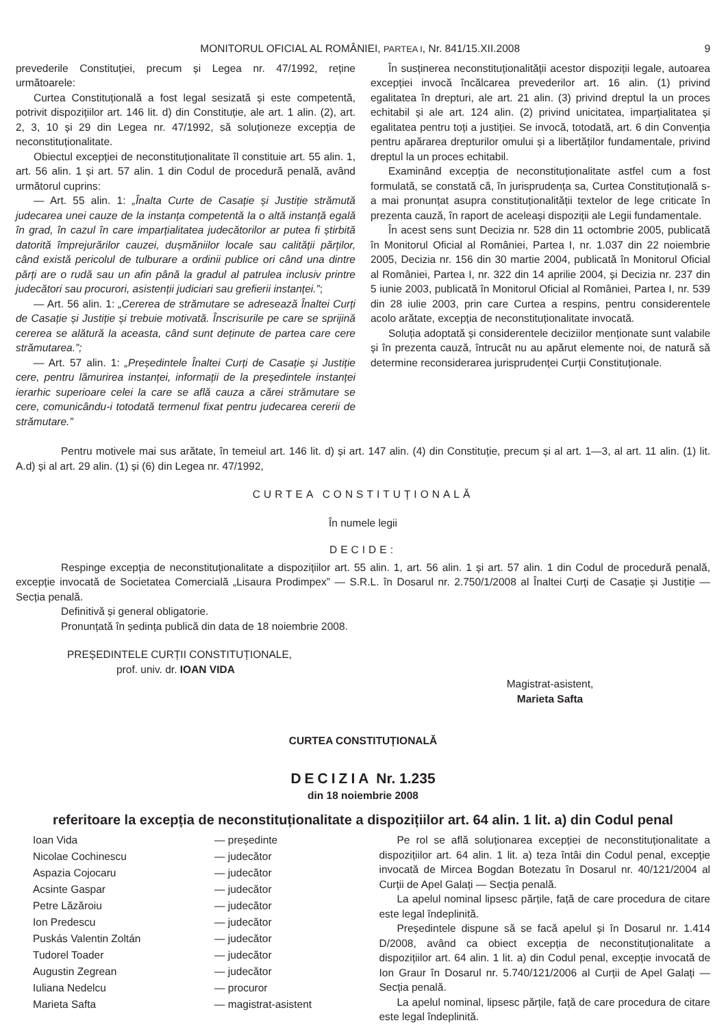MONITORUL OFICIAL AL ROMÂNIEI, PARTEA I, Nr. 841/15.XII.2008 9
prevederile Constituției, precum și Legea nr. 47/1992, reține următoarele:
Curtea Constituțională a fost legal sesizată și este competentă, potrivit dispozițiilor art. 146 lit. d) din Constituție, ale art. 1 alin. (2), art. 2, 3, 10 și 29 din Legea nr. 47/1992, să soluționeze excepția de neconstituționalitate.
Obiectul excepției de neconstituționalitate îl constituie art. 55 alin. 1, art. 56 alin. 1 și art. 57 alin. 1 din Codul de procedură penală, având următorul cuprins:
— Art. 55 alin. 1: „Înalta Curte de Casație și Justiție strămută judecarea unei cauze de la instanța competentă la o altă instanță egală în grad, în cazul în care imparțialitatea judecătorilor ar putea fi știrbită datorită împrejurărilor cauzei, dușmăniilor locale sau calității părților, când există pericolul de tulburare a ordinii publice ori când una dintre părți are o rudă sau un afin până la gradul al patrulea inclusiv printre judecători sau procurori, asistenții judiciari sau grefierii instanței.”;
— Art. 56 alin. 1: „Cererea de strămutare se adresează Înaltei Curți de Casație și Justiție și trebuie motivată. Înscrisurile pe care se sprijină cererea se alătură la aceasta, când sunt deținute de partea care cere strămutarea.”;
— Art. 57 alin. 1: „Președintele Înaltei Curți de Casație și Justiție cere, pentru lămurirea instanței, informații de la președintele instanței ierarhic superioare celei la care se află cauza a cărei strămutare se cere, comunicându-i totodată termenul fixat pentru judecarea cererii de strămutare.”
În susținerea neconstituționalității acestor dispoziții legale, autoarea excepției invocă încălcarea prevederilor art. 16 alin. (1) privind egalitatea în drepturi, ale art. 21 alin. (3) privind dreptul la un proces echitabil și ale art. 124 alin. (2) privind unicitatea, imparțialitatea și egalitatea pentru toți a justiției. Se invocă, totodată, art. 6 din Convenția pentru apărarea drepturilor omului și a libertăților fundamentale, privind dreptul la un proces echitabil.
Examinând excepția de neconstituționalitate astfel cum a fost formulată, se constată că, în jurisprudența sa, Curtea Constituțională s-a mai pronunțat asupra constituționalității textelor de lege criticate în prezenta cauză, în raport de aceleași dispoziții ale Legii fundamentale.
În acest sens sunt Decizia nr. 528 din 11 octombrie 2005, publicată în Monitorul Oficial al României, Partea I, nr. 1.037 din 22 noiembrie 2005, Decizia nr. 156 din 30 martie 2004, publicată în Monitorul Oficial al României, Partea I, nr. 322 din 14 aprilie 2004, și Decizia nr. 237 din 5 iunie 2003, publicată în Monitorul Oficial al României, Partea I, nr. 539 din 28 iulie 2003, prin care Curtea a respins, pentru considerentele acolo arătate, excepția de neconstituționalitate invocată.
Soluția adoptată și considerentele deciziilor menționate sunt valabile și în prezenta cauză, întrucât nu au apărut elemente noi, de natură să determine reconsiderarea jurisprudenței Curții Constituționale.
Pentru motivele mai sus arătate, în temeiul art. 146 lit. d) și art. 147 alin. (4) din Constituție, precum și al art. 1—3, al art. 11 alin. (1) lit. A.d) și al art. 29 alin. (1) și (6) din Legea nr. 47/1992,
CURTEA CONSTITUȚIONALĂ
În numele legii
DECIDE:
Respinge excepția de neconstituționalitate a dispozițiilor art. 55 alin. 1, art. 56 alin. 1 și art. 57 alin. 1 din Codul de procedură penală, excepție invocată de Societatea Comercială „Lisaura Prodimpex” — S.R.L. în Dosarul nr. 2.750/1/2008 al Înaltei Curți de Casație și Justiție — Secția penală.
Definitivă și general obligatorie.
Pronunțată în ședința publică din data de 18 noiembrie 2008.
PREȘEDINTELE CURȚII CONSTITUȚIONALE,
prof. univ. dr. IOAN VIDA
Magistrat-asistent,
Marieta Safta
CURTEA CONSTITUȚIONALĂ
DECIZIA Nr. 1.235
din 18 noiembrie 2008
referitoare la excepția de neconstituționalitate a dispozițiilor art. 64 alin. 1 lit. a) din Codul penal
| Ioan Vida | — președinte |
| Nicolae Cochinescu | — judecător |
| Aspazia Cojocaru | — judecător |
| Acsinte Gaspar | — judecător |
| Petre Lăzăroiu | — judecător |
| Ion Predescu | — judecător |
| Puskás Valentin Zoltán | — judecător |
| Tudorel Toader | — judecător |
| Augustin Zegrean | — judecător |
| Iuliana Nedelcu | — procuror |
| Marieta Safta | — magistrat-asistent |
Pe rol se află soluționarea excepției de neconstituționalitate a dispozițiilor art. 64 alin. 1 lit. a) teza întâi din Codul penal, excepție invocată de Mircea Bogdan Botezatu în Dosarul nr. 40/121/2004 al Curții de Apel Galați — Secția penală.
La apelul nominal lipsesc părțile, față de care procedura de citare este legal îndeplinită.
Președintele dispune să se facă apelul și în Dosarul nr. 1.414 D/2008, având ca obiect excepția de neconstituționalitate a dispozițiilor art. 64 alin. 1 lit. a) din Codul penal, excepție invocată de Ion Graur în Dosarul nr. 5.740/121/2006 al Curții de Apel Galați — Secția penală.
La apelul nominal, lipsesc părțile, față de care procedura de citare este legal îndeplinită.